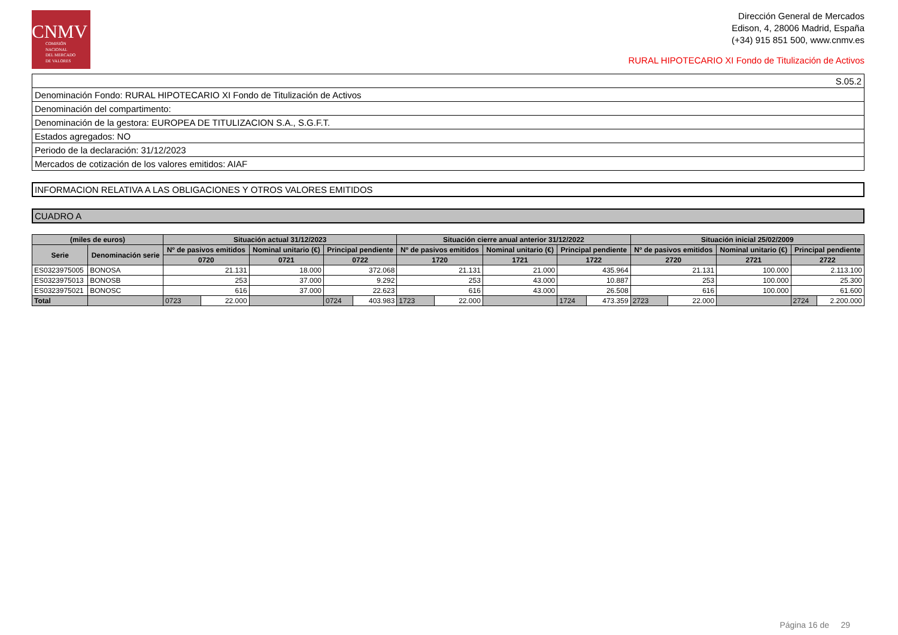CNMV
COMISIÓN
NACIONAL
DEL MERCADO
DE VALORES
Dirección General de Mercados
Edison, 4, 28006 Madrid, España
(+34) 915 851 500, www.cnmv.es
RURAL HIPOTECARIO XI Fondo de Titulización de Activos
| S.05.2 |
| Denominación Fondo: RURAL HIPOTECARIO XI Fondo de Titulización de Activos |
| Denominación del compartimento: |
| Denominación de la gestora: EUROPEA DE TITULIZACION S.A., S.G.F.T. |
| Estados agregados: NO |
| Periodo de la declaración: 31/12/2023 |
| Mercados de cotización de los valores emitidos: AIAF |
INFORMACION RELATIVA A LAS OBLIGACIONES Y OTROS VALORES EMITIDOS
CUADRO A
| (miles de euros) | | Situación actual 31/12/2023 | | | | | Situación cierre anual anterior 31/12/2022 | | | | | Situación inicial 25/02/2009 | | | | |
| --- | --- | --- | --- | --- | --- | --- | --- | --- | --- | --- | --- | --- | --- | --- | --- | --- |
| Serie | Denominación serie | Nº de pasivos emitidos | | Nominal unitario (€) | Principal pendiente | | Nº de pasivos emitidos | | Nominal unitario (€) | Principal pendiente | | Nº de pasivos emitidos | | Nominal unitario (€) | Principal pendiente | |
| | | 0720 | | 0721 | 0722 | | 1720 | | 1721 | 1722 | | 2720 | | 2721 | 2722 | |
| ES0323975005 | BONOSA | 21.131 | | 18.000 | 372.068 | | 21.131 | | 21.000 | 435.964 | | 21.131 | | 100.000 | 2.113.100 | |
| ES0323975013 | BONOSB | 253 | | 37.000 | 9.292 | | 253 | | 43.000 | 10.887 | | 253 | | 100.000 | 25.300 | |
| ES0323975021 | BONOSC | 616 | | 37.000 | 22.623 | | 616 | | 43.000 | 26.508 | | 616 | | 100.000 | 61.600 | |
| Total | | 0723 | 22.000 | | 0724 | 403.983 | 1723 | 22.000 | | 1724 | 473.359 | 2723 | 22.000 | | 2724 | 2.200.000 |
Página 16 de 29